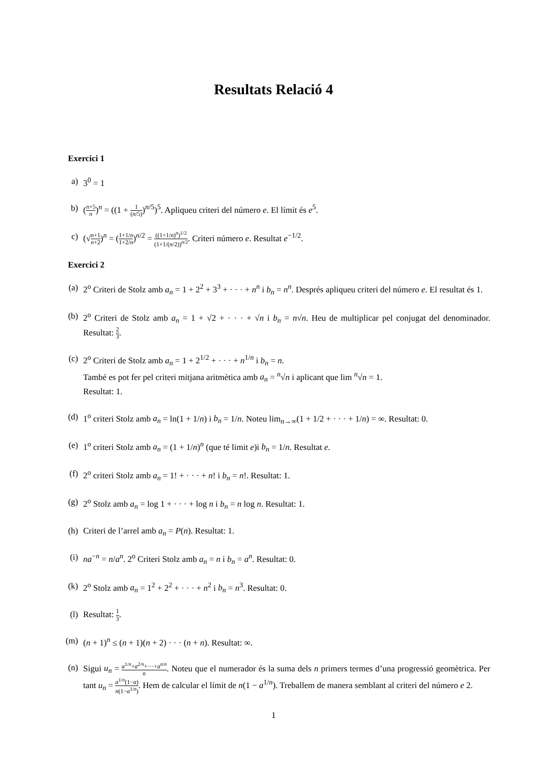Resultats Relació 4
Exercici 1
a) 3<sup>0</sup> = 1
b) (n+5 n)<sup>n</sup> = ((1 + 1 (n/5))<sup>n/5</sup>)<sup>5</sup>. Apliqueu criteri del número e. El límit és e<sup>5</sup>.
c) (√n+1 n+2)<sup>n</sup> = (1+1/n 1+2/n)<sup>n/2</sup> = ((1+1/n)<sup>n</sup>)<sup>1/2</sup> (1+1/(n/2))<sup>n/2</sup>. Criteri número e. Resultat e<sup>−1/2</sup>.
Exercici 2
(a) 2<sup>o</sup> Criteri de Stolz amb a<sub>n</sub> = 1 + 2<sup>2</sup> + 3<sup>3</sup> + · · · + n<sup>n</sup> i b<sub>n</sub> = n<sup>n</sup>. Després apliqueu criteri del número e. El resultat és 1.
(b) 2<sup>o</sup> Criteri de Stolz amb a<sub>n</sub> = 1 + √2 + · · · + √n i b<sub>n</sub> = n√n. Heu de multiplicar pel conjugat del denominador. Resultat: 2 3.
(c) 2<sup>o</sup> Criteri de Stolz amb a<sub>n</sub> = 1 + 2<sup>1/2</sup> + · · · + n<sup>1/n</sup> i b<sub>n</sub> = n.
També es pot fer pel criteri mitjana aritmètica amb a<sub>n</sub> = <sup>n</sup>√n i aplicant que lim <sup>n</sup>√n = 1.
Resultat: 1.
(d) 1<sup>o</sup> criteri Stolz amb a<sub>n</sub> = ln(1 + 1/n) i b<sub>n</sub> = 1/n. Noteu lim<sub>n→∞</sub>(1 + 1/2 + · · · + 1/n) = ∞. Resultat: 0.
(e) 1<sup>o</sup> criteri Stolz amb a<sub>n</sub> = (1 + 1/n)<sup>n</sup> (que té limit e)i b<sub>n</sub> = 1/n. Resultat e.
(f) 2<sup>o</sup> criteri Stolz amb a<sub>n</sub> = 1! + · · · + n! i b<sub>n</sub> = n!. Resultat: 1.
(g) 2<sup>o</sup> Stolz amb a<sub>n</sub> = log 1 + · · · + log n i b<sub>n</sub> = n log n. Resultat: 1.
(h) Criteri de l’arrel amb a<sub>n</sub> = P(n). Resultat: 1.
(i) na<sup>−n</sup> = n/a<sup>n</sup>. 2<sup>o</sup> Criteri Stolz amb a<sub>n</sub> = n i b<sub>n</sub> = a<sup>n</sup>. Resultat: 0.
(k) 2<sup>o</sup> Stolz amb a<sub>n</sub> = 1<sup>2</sup> + 2<sup>2</sup> + · · · + n<sup>2</sup> i b<sub>n</sub> = n<sup>3</sup>. Resultat: 0.
(l) Resultat: 1 3.
(m) (n + 1)<sup>n</sup> ≤ (n + 1)(n + 2) · · · (n + n). Resultat: ∞.
(n) Sigui u<sub>n</sub> = a<sup>1/n</sup>+a<sup>2/n</sup>+···+a<sup>n/n</sup> n. Noteu que el numerador és la suma dels n primers termes d’una progressió geomètrica. Per tant u<sub>n</sub> = a<sup>1/n</sup>(1−a) n(1−a<sup>1/n</sup>). Hem de calcular el límit de n(1 − a<sup>1/n</sup>). Treballem de manera semblant al criteri del número e 2.
1